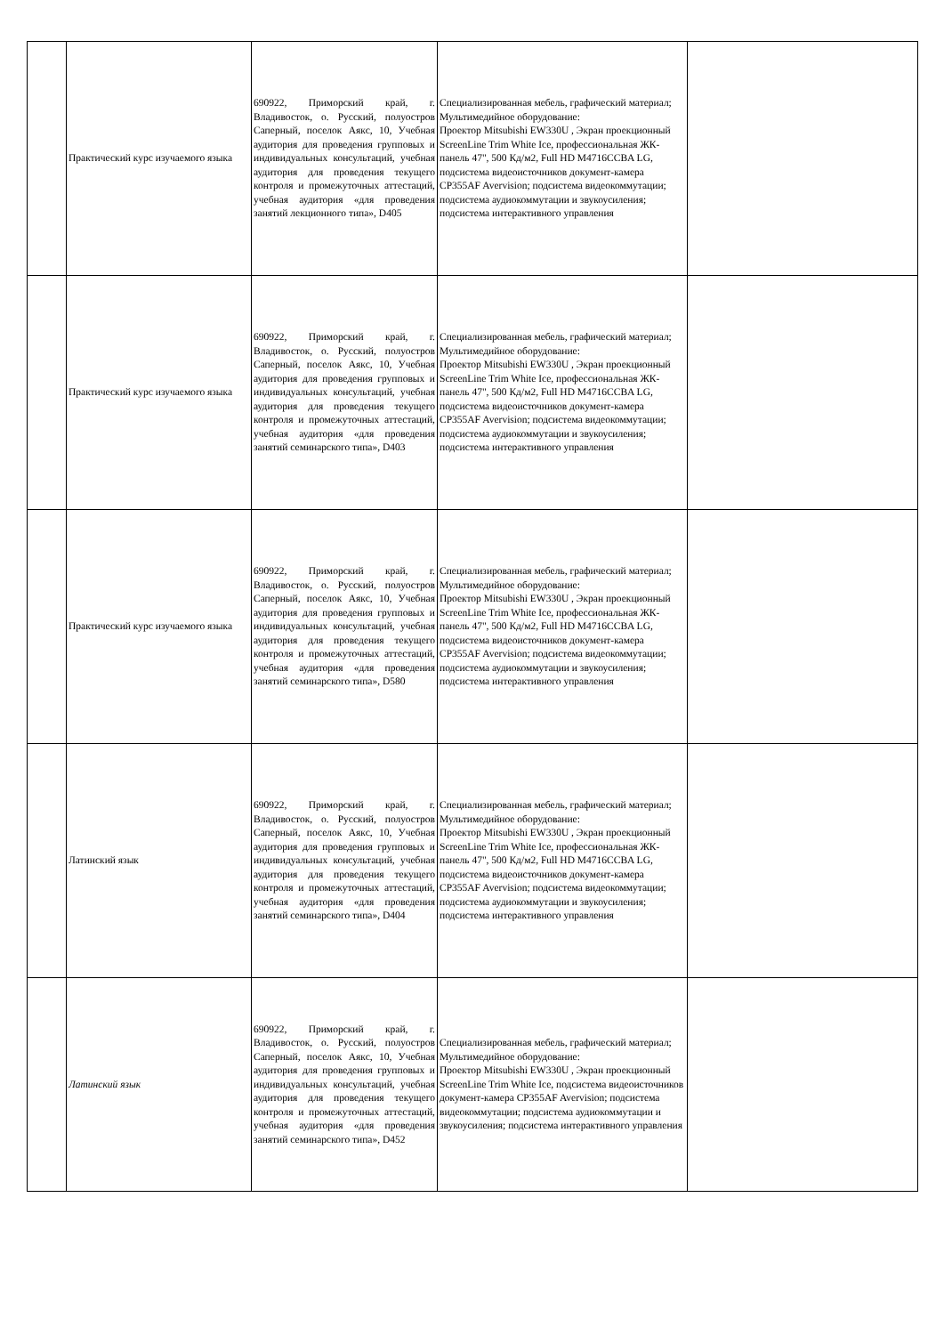| | Практический курс изучаемого языка | 690922, Приморский край, г. Владивосток, о. Русский, полуостров Саперный, поселок Аякс, 10, Учебная аудитория для проведения групповых и индивидуальных консультаций, учебная аудитория для проведения текущего контроля и промежуточных аттестаций, учебная аудитория «для проведения занятий лекционного типа», D405 | Специализированная мебель, графический материал; Мультимедийное оборудование: Проектор Mitsubishi EW330U , Экран проекционный ScreenLine Trim White Ice, профессиональная ЖК-панель 47", 500 Кд/м2, Full HD M4716CCBA LG, подсистема видеоисточников документ-камера CP355AF Avervision; подсистема видеокоммутации; подсистема аудиокоммутации и звукоусиления; подсистема интерактивного управления | |
| | Практический курс изучаемого языка | 690922, Приморский край, г. Владивосток, о. Русский, полуостров Саперный, поселок Аякс, 10, Учебная аудитория для проведения групповых и индивидуальных консультаций, учебная аудитория для проведения текущего контроля и промежуточных аттестаций, учебная аудитория «для проведения занятий семинарского типа», D403 | Специализированная мебель, графический материал; Мультимедийное оборудование: Проектор Mitsubishi EW330U , Экран проекционный ScreenLine Trim White Ice, профессиональная ЖК-панель 47", 500 Кд/м2, Full HD M4716CCBA LG, подсистема видеоисточников документ-камера CP355AF Avervision; подсистема видеокоммутации; подсистема аудиокоммутации и звукоусиления; подсистема интерактивного управления | |
| | Практический курс изучаемого языка | 690922, Приморский край, г. Владивосток, о. Русский, полуостров Саперный, поселок Аякс, 10, Учебная аудитория для проведения групповых и индивидуальных консультаций, учебная аудитория для проведения текущего контроля и промежуточных аттестаций, учебная аудитория «для проведения занятий семинарского типа», D580 | Специализированная мебель, графический материал; Мультимедийное оборудование: Проектор Mitsubishi EW330U , Экран проекционный ScreenLine Trim White Ice, профессиональная ЖК-панель 47", 500 Кд/м2, Full HD M4716CCBA LG, подсистема видеоисточников документ-камера CP355AF Avervision; подсистема видеокоммутации; подсистема аудиокоммутации и звукоусиления; подсистема интерактивного управления | |
| | Латинский язык | 690922, Приморский край, г. Владивосток, о. Русский, полуостров Саперный, поселок Аякс, 10, Учебная аудитория для проведения групповых и индивидуальных консультаций, учебная аудитория для проведения текущего контроля и промежуточных аттестаций, учебная аудитория «для проведения занятий семинарского типа», D404 | Специализированная мебель, графический материал; Мультимедийное оборудование: Проектор Mitsubishi EW330U , Экран проекционный ScreenLine Trim White Ice, профессиональная ЖК-панель 47", 500 Кд/м2, Full HD M4716CCBA LG, подсистема видеоисточников документ-камера CP355AF Avervision; подсистема видеокоммутации; подсистема аудиокоммутации и звукоусиления; подсистема интерактивного управления | |
| | Латинский язык | 690922, Приморский край, г. Владивосток, о. Русский, полуостров Саперный, поселок Аякс, 10, Учебная аудитория для проведения групповых и индивидуальных консультаций, учебная аудитория для проведения текущего контроля и промежуточных аттестаций, учебная аудитория «для проведения занятий семинарского типа», D452 | Специализированная мебель, графический материал; Мультимедийное оборудование: Проектор Mitsubishi EW330U , Экран проекционный ScreenLine Trim White Ice, подсистема видеоисточников документ-камера CP355AF Avervision; подсистема видеокоммутации; подсистема аудиокоммутации и звукоусиления; подсистема интерактивного управления | |